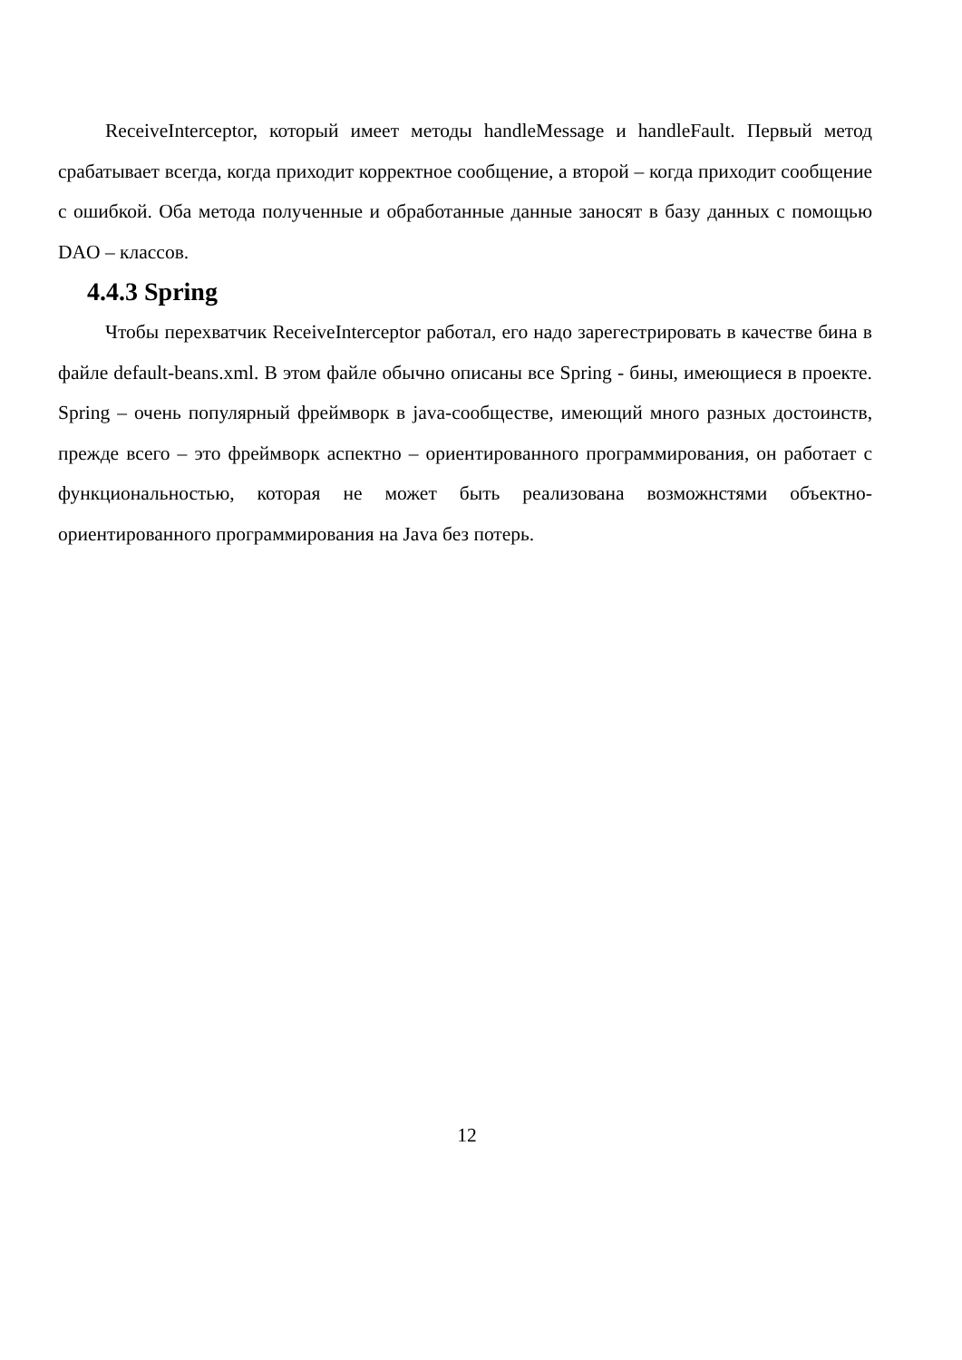ReceiveInterceptor, который имеет методы handleMessage и handleFault. Первый метод срабатывает всегда, когда приходит корректное сообщение, а второй – когда приходит сообщение с ошибкой. Оба метода полученные и обработанные данные заносят в базу данных с помощью DAO – классов.
4.4.3 Spring
Чтобы перехватчик ReceiveInterceptor работал, его надо зарегестрировать в качестве бина в файле default-beans.xml. В этом файле обычно описаны все Spring - бины, имеющиеся в проекте. Spring – очень популярный фреймворк в java-сообществе, имеющий много разных достоинств, прежде всего – это фреймворк аспектно – ориентированного программирования, он работает с функциональностью, которая не может быть реализована возможнстями объектно-ориентированного программирования на Java без потерь.
12